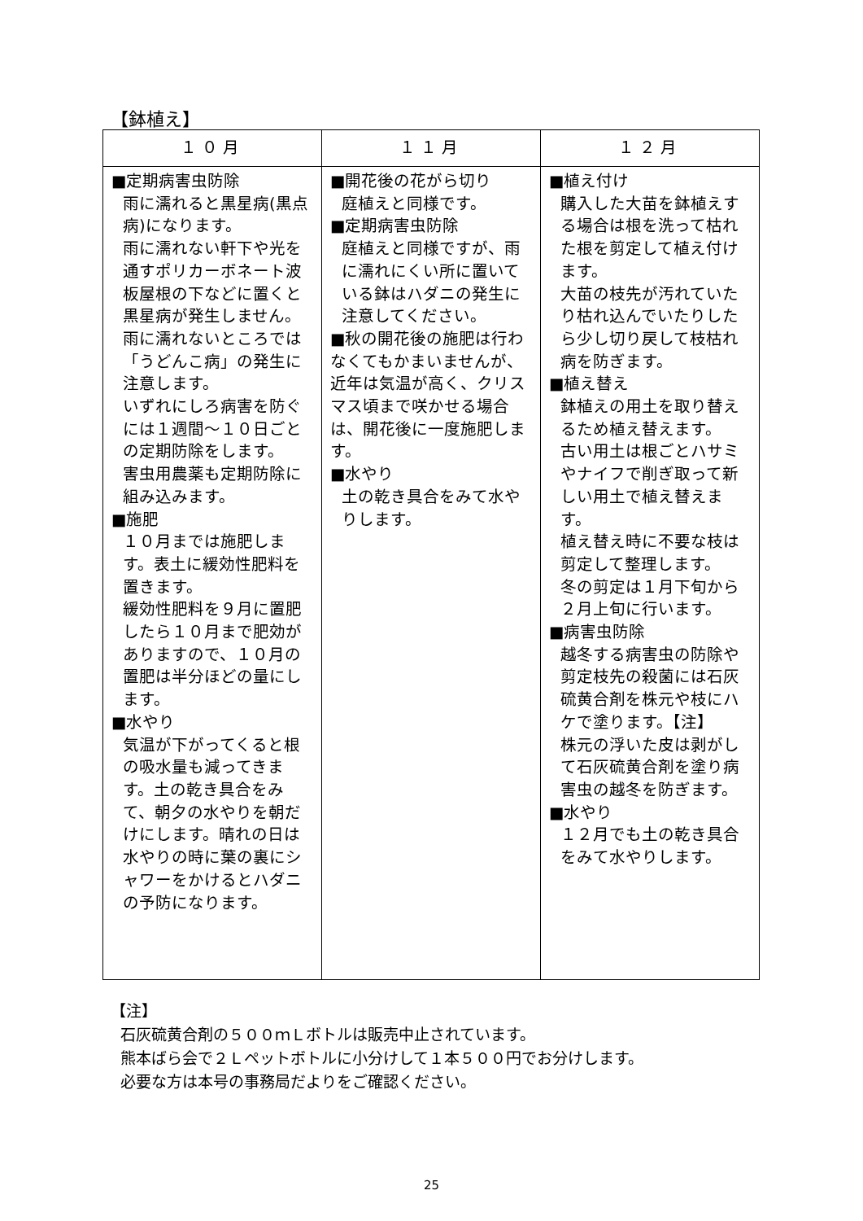【鉢植え】
| １０月 | １１月 | １２月 |
| --- | --- | --- |
| ■定期病害虫防除 雨に濡れると黒星病(黒点病)になります。 雨に濡れない軒下や光を通すポリカーボネート波板屋根の下などに置くと黒星病が発生しません。 雨に濡れないところでは「うどんこ病」の発生に注意します。 いずれにしろ病害を防ぐには１週間～１０日ごとの定期防除をします。 害虫用農薬も定期防除に組み込みます。 ■施肥 １０月までは施肥します。表土に緩効性肥料を置きます。 緩効性肥料を９月に置肥したら１０月まで肥効がありますので、１０月の置肥は半分ほどの量にします。 ■水やり 気温が下がってくると根の吸水量も減ってきます。土の乾き具合をみて、朝夕の水やりを朝だけにします。晴れの日は水やりの時に葉の裏にシャワーをかけるとハダニの予防になります。 | ■開花後の花がら切り 庭植えと同様です。 ■定期病害虫防除 庭植えと同様ですが、雨に濡れにくい所に置いている鉢はハダニの発生に注意してください。 ■秋の開花後の施肥は行わなくてもかまいませんが、近年は気温が高く、クリスマス頃まで咲かせる場合は、開花後に一度施肥します。 ■水やり 土の乾き具合をみて水やりします。 | ■植え付け 購入した大苗を鉢植えする場合は根を洗って枯れた根を剪定して植え付けます。 大苗の枝先が汚れていたり枯れ込んでいたりしたら少し切り戻して枝枯れ病を防ぎます。 ■植え替え 鉢植えの用土を取り替えるため植え替えます。 古い用土は根ごとハサミやナイフで削ぎ取って新しい用土で植え替えます。 植え替え時に不要な枝は剪定して整理します。 冬の剪定は１月下旬から２月上旬に行います。 ■病害虫防除 越冬する病害虫の防除や剪定枝先の殺菌には石灰硫黄合剤を株元や枝にハケで塗ります。【注】 株元の浮いた皮は剥がして石灰硫黄合剤を塗り病害虫の越冬を防ぎます。 ■水やり １２月でも土の乾き具合をみて水やりします。 |
【注】
石灰硫黄合剤の５００ｍＬボトルは販売中止されています。
熊本ばら会で２Ｌペットボトルに小分けして１本５００円でお分けします。
必要な方は本号の事務局だよりをご確認ください。
25